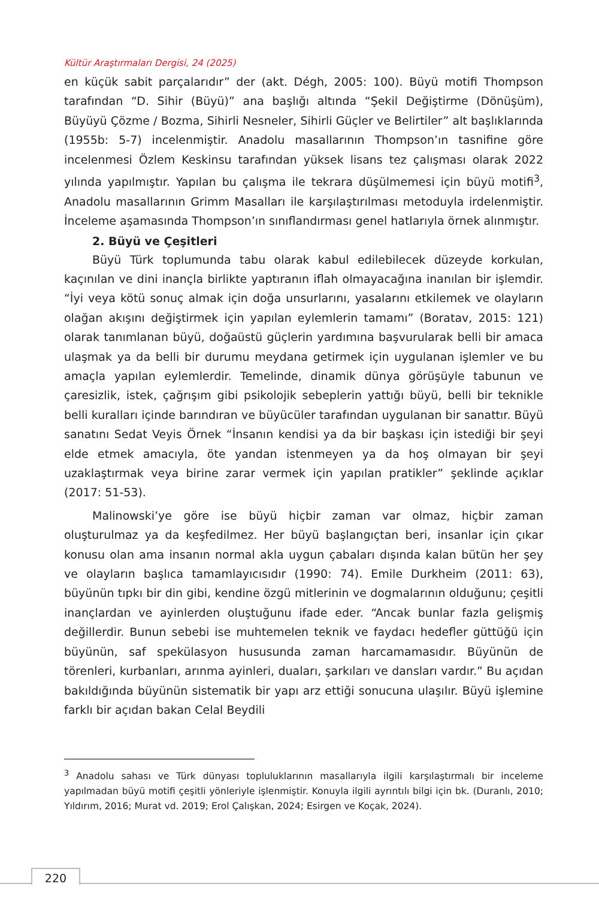Kültür Araştırmaları Dergisi, 24 (2025)
en küçük sabit parçalarıdır” der (akt. Dégh, 2005: 100). Büyü motifi Thompson tarafından “D. Sihir (Büyü)” ana başlığı altında “Şekil Değiştirme (Dönüşüm), Büyüyü Çözme / Bozma, Sihirli Nesneler, Sihirli Güçler ve Belirtiler” alt başlıklarında (1955b: 5-7) incelenmiştir. Anadolu masallarının Thompson’ın tasnifine göre incelenmesi Özlem Keskinsu tarafından yüksek lisans tez çalışması olarak 2022 yılında yapılmıştır. Yapılan bu çalışma ile tekrara düşülmemesi için büyü motifi<sup>3</sup>, Anadolu masallarının Grimm Masalları ile karşılaştırılması metoduyla irdelenmiştir. İnceleme aşamasında Thompson’ın sınıflandırması genel hatlarıyla örnek alınmıştır.
2. Büyü ve Çeşitleri
Büyü Türk toplumunda tabu olarak kabul edilebilecek düzeyde korkulan, kaçınılan ve dini inançla birlikte yaptıranın iflah olmayacağına inanılan bir işlemdir. “İyi veya kötü sonuç almak için doğa unsurlarını, yasalarını etkilemek ve olayların olağan akışını değiştirmek için yapılan eylemlerin tamamı” (Boratav, 2015: 121) olarak tanımlanan büyü, doğaüstü güçlerin yardımına başvurularak belli bir amaca ulaşmak ya da belli bir durumu meydana getirmek için uygulanan işlemler ve bu amaçla yapılan eylemlerdir. Temelinde, dinamik dünya görüşüyle tabunun ve çaresizlik, istek, çağrışım gibi psikolojik sebeplerin yattığı büyü, belli bir teknikle belli kuralları içinde barındıran ve büyücüler tarafından uygulanan bir sanattır. Büyü sanatını Sedat Veyis Örnek “İnsanın kendisi ya da bir başkası için istediği bir şeyi elde etmek amacıyla, öte yandan istenmeyen ya da hoş olmayan bir şeyi uzaklaştırmak veya birine zarar vermek için yapılan pratikler” şeklinde açıklar (2017: 51-53).
Malinowski’ye göre ise büyü hiçbir zaman var olmaz, hiçbir zaman oluşturulmaz ya da keşfedilmez. Her büyü başlangıçtan beri, insanlar için çıkar konusu olan ama insanın normal akla uygun çabaları dışında kalan bütün her şey ve olayların başlıca tamamlayıcısıdır (1990: 74). Emile Durkheim (2011: 63), büyünün tıpkı bir din gibi, kendine özgü mitlerinin ve dogmalarının olduğunu; çeşitli inançlardan ve ayinlerden oluştuğunu ifade eder. “Ancak bunlar fazla gelişmiş değillerdir. Bunun sebebi ise muhtemelen teknik ve faydacı hedefler güttüğü için büyünün, saf spekülasyon hususunda zaman harcamamasıdır. Büyünün de törenleri, kurbanları, arınma ayinleri, duaları, şarkıları ve dansları vardır.” Bu açıdan bakıldığında büyünün sistematik bir yapı arz ettiği sonucuna ulaşılır. Büyü işlemine farklı bir açıdan bakan Celal Beydili
<sup>3</sup> Anadolu sahası ve Türk dünyası topluluklarının masallarıyla ilgili karşılaştırmalı bir inceleme yapılmadan büyü motifi çeşitli yönleriyle işlenmiştir. Konuyla ilgili ayrıntılı bilgi için bk. (Duranlı, 2010; Yıldırım, 2016; Murat vd. 2019; Erol Çalışkan, 2024; Esirgen ve Koçak, 2024).
220